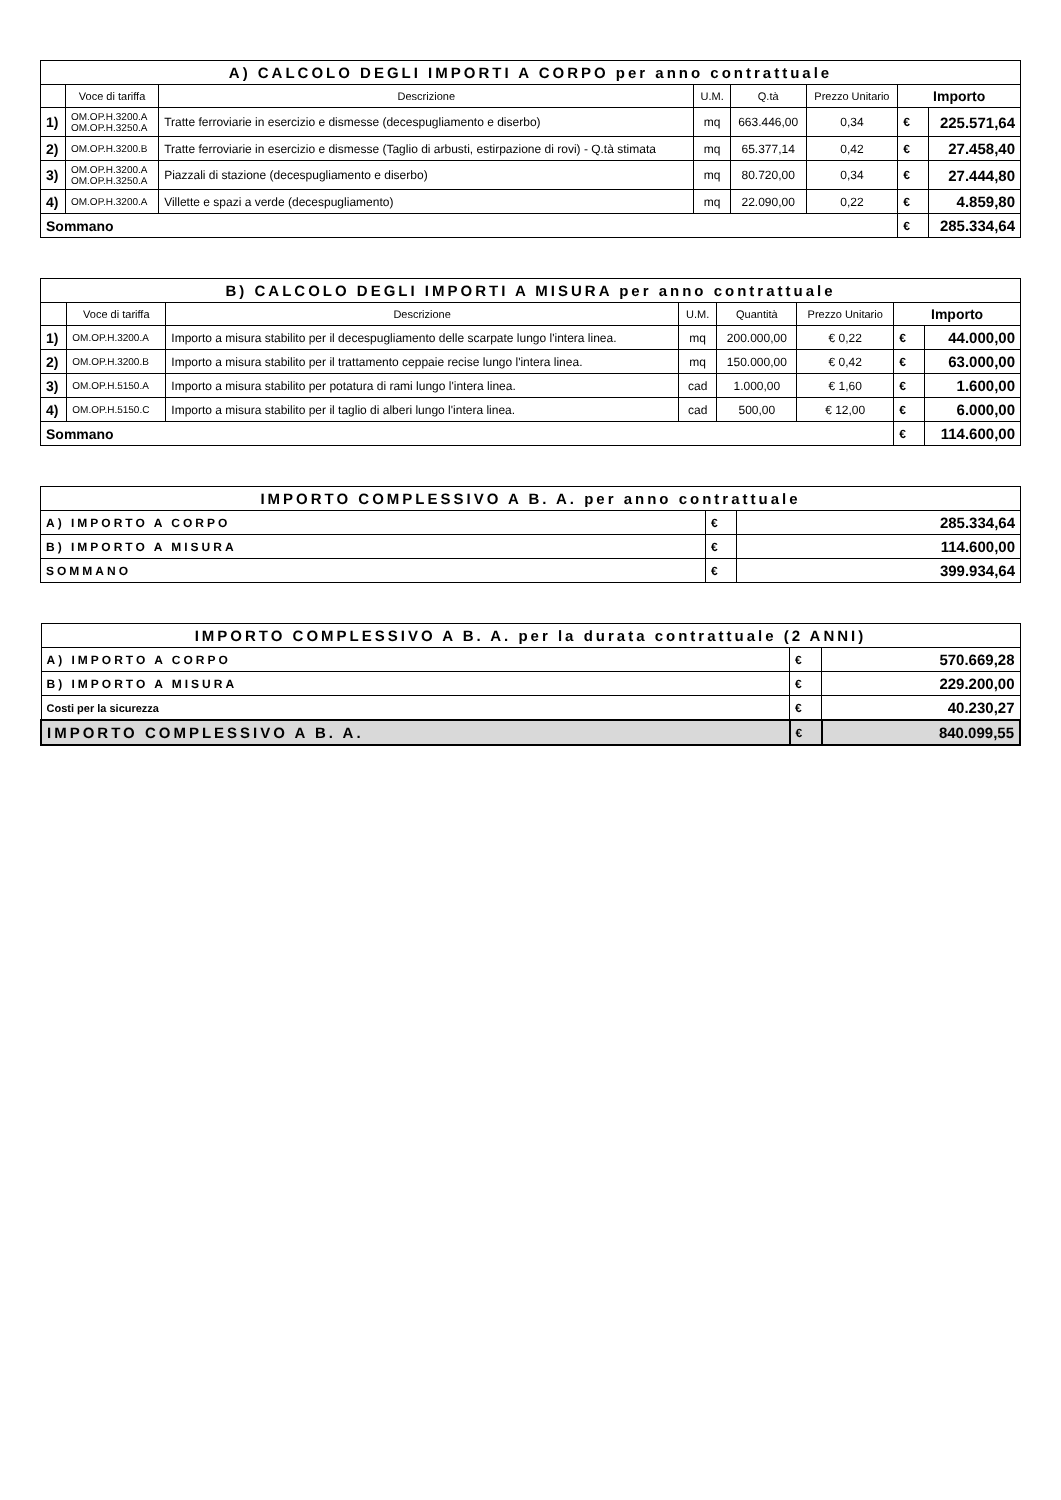| A) CALCOLO DEGLI IMPORTI A CORPO per anno contrattuale | | | | | | | |
| | Voce di tariffa | Descrizione | U.M. | Q.tà | Prezzo Unitario | Importo | |
| 1) | OM.OP.H.3200.A OM.OP.H.3250.A | Tratte ferroviarie in esercizio e dismesse (decespugliamento e diserbo) | mq | 663.446,00 | 0,34 | € | 225.571,64 |
| 2) | OM.OP.H.3200.B | Tratte ferroviarie in esercizio e dismesse (Taglio di arbusti, estirpazione di rovi) - Q.tà stimata | mq | 65.377,14 | 0,42 | € | 27.458,40 |
| 3) | OM.OP.H.3200.A OM.OP.H.3250.A | Piazzali di stazione (decespugliamento e diserbo) | mq | 80.720,00 | 0,34 | € | 27.444,80 |
| 4) | OM.OP.H.3200.A | Villette e spazi a verde (decespugliamento) | mq | 22.090,00 | 0,22 | € | 4.859,80 |
| Sommano | | | | | | € | 285.334,64 |
| B) CALCOLO DEGLI IMPORTI A MISURA per anno contrattuale | | | | | | | |
| | Voce di tariffa | Descrizione | U.M. | Quantità | Prezzo Unitario | Importo | |
| 1) | OM.OP.H.3200.A | Importo a misura stabilito per il decespugliamento delle scarpate lungo l'intera linea. | mq | 200.000,00 | € 0,22 | € | 44.000,00 |
| 2) | OM.OP.H.3200.B | Importo a misura stabilito per il trattamento ceppaie recise lungo l'intera linea. | mq | 150.000,00 | € 0,42 | € | 63.000,00 |
| 3) | OM.OP.H.5150.A | Importo a misura stabilito per potatura di rami lungo l'intera linea. | cad | 1.000,00 | € 1,60 | € | 1.600,00 |
| 4) | OM.OP.H.5150.C | Importo a misura stabilito per il taglio di alberi lungo l'intera linea. | cad | 500,00 | € 12,00 | € | 6.000,00 |
| Sommano | | | | | | € | 114.600,00 |
| IMPORTO COMPLESSIVO A B. A. per anno contrattuale | | |
| A) IMPORTO A CORPO | € | 285.334,64 |
| B) IMPORTO A MISURA | € | 114.600,00 |
| SOMMANO | € | 399.934,64 |
| IMPORTO COMPLESSIVO A B. A. per la durata contrattuale (2 ANNI) | | |
| A) IMPORTO A CORPO | € | 570.669,28 |
| B) IMPORTO A MISURA | € | 229.200,00 |
| Costi per la sicurezza | € | 40.230,27 |
| IMPORTO COMPLESSIVO A B. A. | € | 840.099,55 |